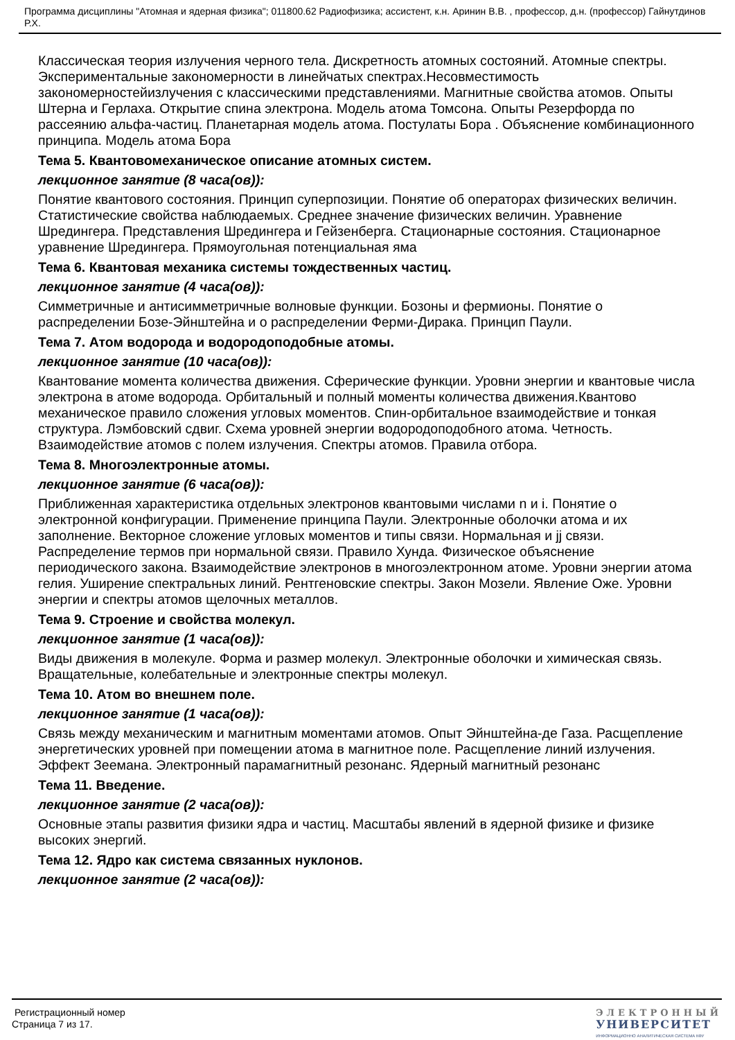Программа дисциплины "Атомная и ядерная физика"; 011800.62 Радиофизика; ассистент, к.н. Аринин В.В. , профессор, д.н. (профессор) Гайнутдинов Р.Х.
Классическая теория излучения черного тела. Дискретность атомных состояний. Атомные спектры. Экспериментальные закономерности в линейчатых спектрах.Несовместимость закономерностейизлучения с классическими представлениями. Магнитные свойства атомов. Опыты Штерна и Герлаха. Открытие спина электрона. Модель атома Томсона. Опыты Резерфорда по рассеянию альфа-частиц. Планетарная модель атома. Постулаты Бора . Объяснение комбинационного принципа. Модель атома Бора
Тема 5. Квантовомеханическое описание атомных систем.
лекционное занятие (8 часа(ов)):
Понятие квантового состояния. Принцип суперпозиции. Понятие об операторах физических величин. Статистические свойства наблюдаемых. Среднее значение физических величин. Уравнение Шредингера. Представления Шредингера и Гейзенберга. Стационарные состояния. Стационарное уравнение Шредингера. Прямоугольная потенциальная яма
Тема 6. Квантовая механика системы тождественных частиц.
лекционное занятие (4 часа(ов)):
Симметричные и антисимметричные волновые функции. Бозоны и фермионы. Понятие о распределении Бозе-Эйнштейна и о распределении Ферми-Дирака. Принцип Паули.
Тема 7. Атом водорода и водородоподобные атомы.
лекционное занятие (10 часа(ов)):
Квантование момента количества движения. Сферические функции. Уровни энергии и квантовые числа электрона в атоме водорода. Орбитальный и полный моменты количества движения.Квантово механическое правило сложения угловых моментов. Спин-орбитальное взаимодействие и тонкая структура. Лэмбовский сдвиг. Схема уровней энергии водородоподобного атома. Четность. Взаимодействие атомов с полем излучения. Спектры атомов. Правила отбора.
Тема 8. Многоэлектронные атомы.
лекционное занятие (6 часа(ов)):
Приближенная характеристика отдельных электронов квантовыми числами n и i. Понятие о электронной конфигурации. Применение принципа Паули. Электронные оболочки атома и их заполнение. Векторное сложение угловых моментов и типы связи. Нормальная и jj связи. Распределение термов при нормальной связи. Правило Хунда. Физическое объяснение периодического закона. Взаимодействие электронов в многоэлектронном атоме. Уровни энергии атома гелия. Уширение спектральных линий. Рентгеновские спектры. Закон Мозели. Явление Оже. Уровни энергии и спектры атомов щелочных металлов.
Тема 9. Строение и свойства молекул.
лекционное занятие (1 часа(ов)):
Виды движения в молекуле. Форма и размер молекул. Электронные оболочки и химическая связь. Вращательные, колебательные и электронные спектры молекул.
Тема 10. Атом во внешнем поле.
лекционное занятие (1 часа(ов)):
Связь между механическим и магнитным моментами атомов. Опыт Эйнштейна-де Газа. Расщепление энергетических уровней при помещении атома в магнитное поле. Расщепление линий излучения. Эффект Зеемана. Электронный парамагнитный резонанс. Ядерный магнитный резонанс
Тема 11. Введение.
лекционное занятие (2 часа(ов)):
Основные этапы развития физики ядра и частиц. Масштабы явлений в ядерной физике и физике высоких энергий.
Тема 12. Ядро как система связанных нуклонов.
лекционное занятие (2 часа(ов)):
Регистрационный номер
Страница 7 из 17.
ЭЛЕКТРОННЫЙ
УНИВЕРСИТЕТ
ИНФОРМАЦИОННО АНАЛИТИЧЕСКАЯ СИСТЕМА КФУ